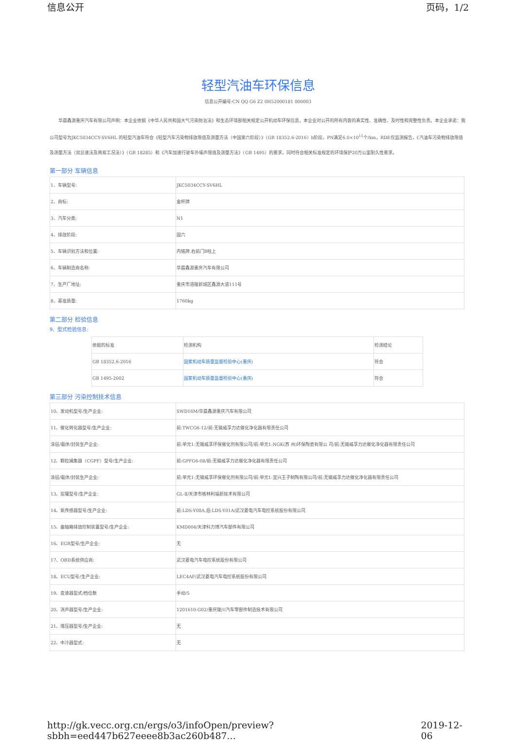信息公开 页码，1/2
轻型汽油车环保信息
信息公开编号:CN QQ G6 Z2 0H52000181 000003
华晨鑫源重庆汽车有限公司声明：本企业依据《中华人民共和国大气污染防治法》和生态环境部相关规定公开机动车环保信息，本企业对公开的所有内容的真实性、准确性、及时性和完整性负责。本企业承诺：我公司型号为JKC5034CCY-SV6HL 的轻型汽油车符合《轻型汽车污染物排放限值及测量方法（中国第六阶段）》（GB 18352.6-2016）b阶段，PN满足6.0×10<sup>11</sup>个/km，RDE仅监测报告，《汽油车污染物排放限值及测量方法（双怠速法及简易工况法）》（GB 18285）和《汽车加速行驶车外噪声限值及测量方法》（GB 1495）的要求，同时符合相关标准规定的环境保护20万公里耐久性要求。
第一部分 车辆信息
| 1、车辆型号: | JKC5034CCY-SV6HL |
| 2、商标: | 金杯牌 |
| 3、汽车分类: | N1 |
| 4、排放阶段: | 国六 |
| 5、车辆识别方法和位置: | 内铭牌,右前门B柱上 |
| 6、车辆制造商名称: | 华晨鑫源重庆汽车有限公司 |
| 7、生产厂地址: | 重庆市涪陵新城区鑫源大道111号 |
| 8、基准质量: | 1760kg |
第二部分 检验信息
9、型式检验信息:
| 依据的标准 | 检测机构 | 检测结论 |
| GB 18352.6-2016 | 国家机动车质量监督检验中心(重庆) | 符合 |
| GB 1495-2002 | 国家机动车质量监督检验中心(重庆) | 符合 |
第三部分 污染控制技术信息
| 10、发动机型号/生产企业: | SWD16M/华晨鑫源重庆汽车有限公司 |
| 11、催化转化器型号/生产企业: | 前:TWCG6-12/前:无锡威孚力达催化净化器有限责任公司 |
| 涂层/载体/封装生产企业: | 前:单元1:无锡威孚环保催化剂有限公司/前:单元1:NGK(苏 州)环保陶瓷有限公 司/前:无锡威孚力达催化净化器有限责任公司 |
| 12、颗粒捕集器（CGPF）型号/生产企业: | 前:GPFG6-08/前:无锡威孚力达催化净化器有限责任公司 |
| 涂层/载体/封装生产企业: | 前:单元1:无锡威孚环保催化剂有限公司/前:单元1:宜兴王子制陶有限公司/前:无锡威孚力达催化净化器有限责任公司 |
| 13、炭罐型号/生产企业: | GL-Ⅱ/天津市格林利福新技术有限公司 |
| 14、氧传感器型号/生产企业: | 前:LDS-Y08A,后:LDS-Y01A/武汉菱电汽车电控系统股份有限公司 |
| 15、曲轴箱排放控制装置型号/生产企业: | KMD004/天津科力博汽车部件有限公司 |
| 16、EGR型号/生产企业: | 无 |
| 17、OBD系统供应商: | 武汉菱电汽车电控系统股份有限公司 |
| 18、ECU型号/生产企业: | LEC4AF/武汉菱电汽车电控系统股份有限公司 |
| 19、变速器型式/档位数 | 手动/5 |
| 20、消声器型号/生产企业: | 1201610-G02/重庆陵川汽车零部件制造技术有限公司 |
| 21、增压器型号/生产企业: | 无 |
| 22、中冷器型式: | 无 |
http://gk.vecc.org.cn/ergs/o3/infoOpen/preview?sbbh=eed447b627eeee8b3ac260b487... 2019-12-06